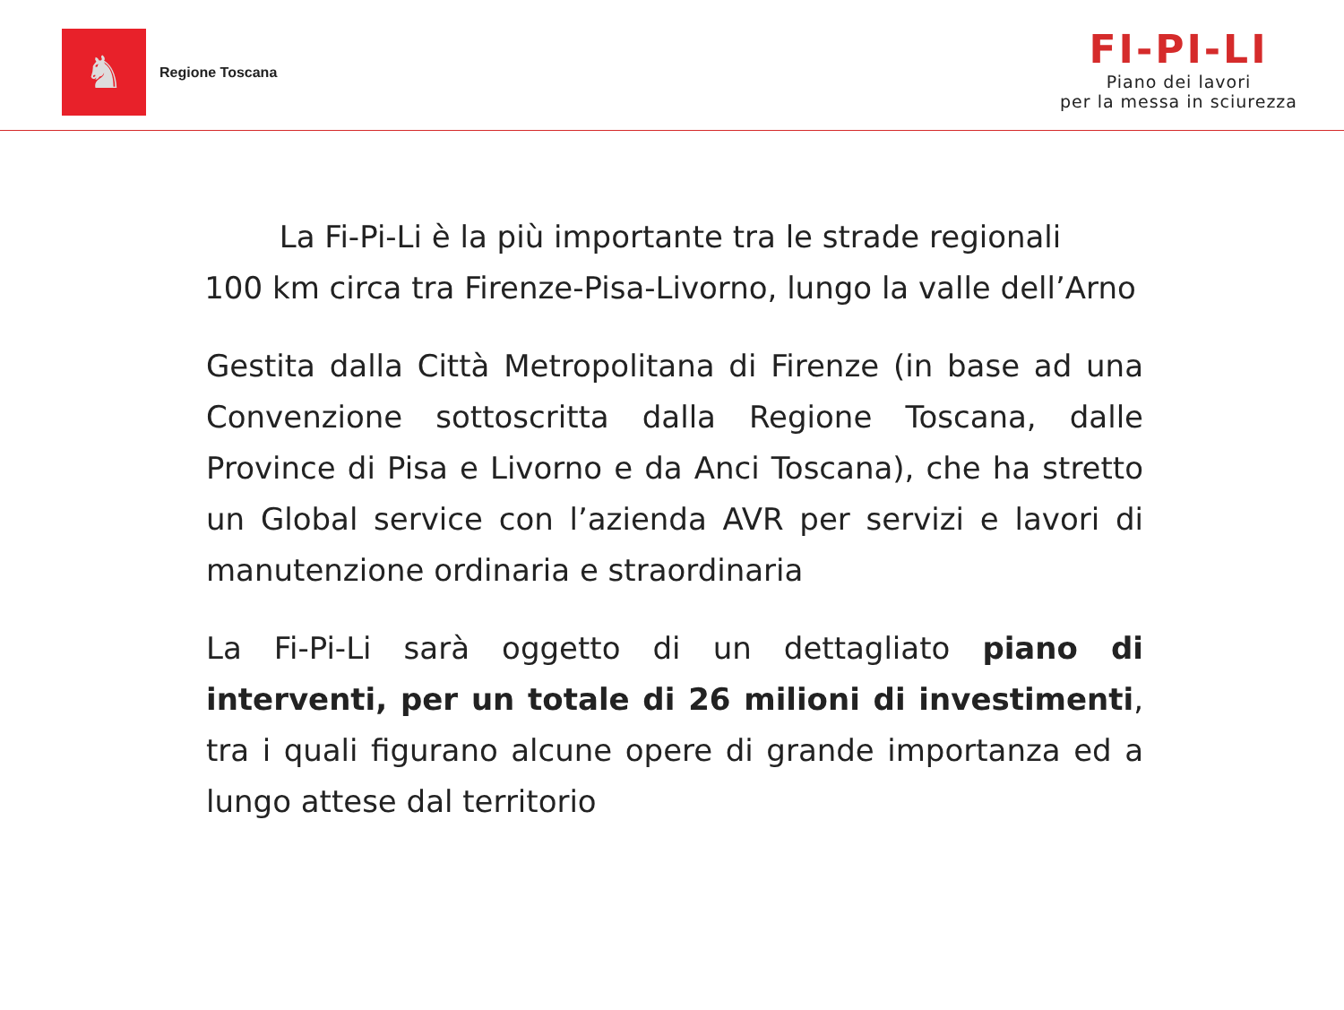♞
Regione Toscana
FI-PI-LI
Piano dei lavori
per la messa in sciurezza
La Fi-Pi-Li è la più importante tra le strade regionali
100 km circa tra Firenze-Pisa-Livorno, lungo la valle dell’Arno
Gestita dalla Città Metropolitana di Firenze (in base ad una Convenzione sottoscritta dalla Regione Toscana, dalle Province di Pisa e Livorno e da Anci Toscana), che ha stretto un Global service con l’azienda AVR per servizi e lavori di manutenzione ordinaria e straordinaria
La Fi-Pi-Li sarà oggetto di un dettagliato piano di interventi, per un totale di 26 milioni di investimenti, tra i quali figurano alcune opere di grande importanza ed a lungo attese dal territorio